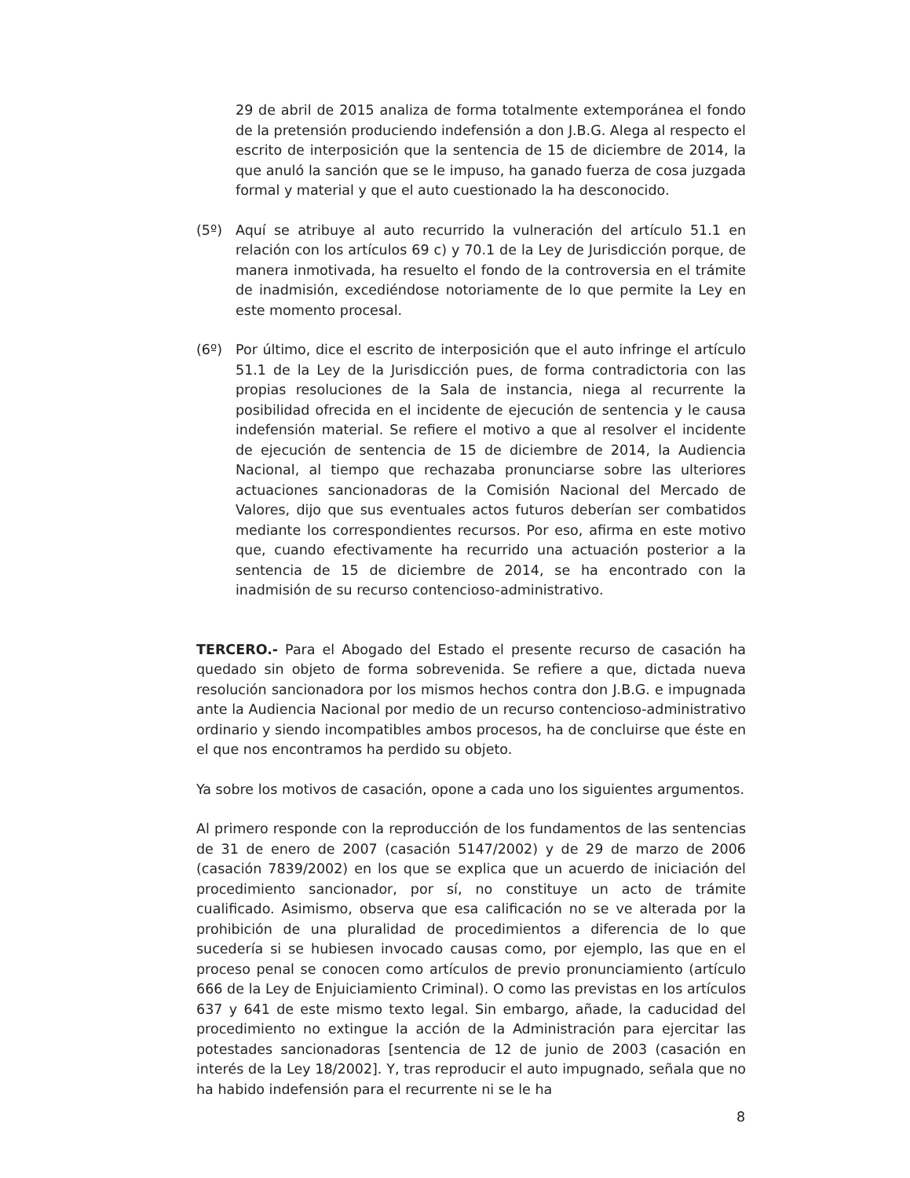29 de abril de 2015 analiza de forma totalmente extemporánea el fondo de la pretensión produciendo indefensión a don J.B.G. Alega al respecto el escrito de interposición que la sentencia de 15 de diciembre de 2014, la que anuló la sanción que se le impuso, ha ganado fuerza de cosa juzgada formal y material y que el auto cuestionado la ha desconocido.
(5º) Aquí se atribuye al auto recurrido la vulneración del artículo 51.1 en relación con los artículos 69 c) y 70.1 de la Ley de Jurisdicción porque, de manera inmotivada, ha resuelto el fondo de la controversia en el trámite de inadmisión, excediéndose notoriamente de lo que permite la Ley en este momento procesal.
(6º) Por último, dice el escrito de interposición que el auto infringe el artículo 51.1 de la Ley de la Jurisdicción pues, de forma contradictoria con las propias resoluciones de la Sala de instancia, niega al recurrente la posibilidad ofrecida en el incidente de ejecución de sentencia y le causa indefensión material. Se refiere el motivo a que al resolver el incidente de ejecución de sentencia de 15 de diciembre de 2014, la Audiencia Nacional, al tiempo que rechazaba pronunciarse sobre las ulteriores actuaciones sancionadoras de la Comisión Nacional del Mercado de Valores, dijo que sus eventuales actos futuros deberían ser combatidos mediante los correspondientes recursos. Por eso, afirma en este motivo que, cuando efectivamente ha recurrido una actuación posterior a la sentencia de 15 de diciembre de 2014, se ha encontrado con la inadmisión de su recurso contencioso-administrativo.
TERCERO.- Para el Abogado del Estado el presente recurso de casación ha quedado sin objeto de forma sobrevenida. Se refiere a que, dictada nueva resolución sancionadora por los mismos hechos contra don J.B.G. e impugnada ante la Audiencia Nacional por medio de un recurso contencioso-administrativo ordinario y siendo incompatibles ambos procesos, ha de concluirse que éste en el que nos encontramos ha perdido su objeto.
Ya sobre los motivos de casación, opone a cada uno los siguientes argumentos.
Al primero responde con la reproducción de los fundamentos de las sentencias de 31 de enero de 2007 (casación 5147/2002) y de 29 de marzo de 2006 (casación 7839/2002) en los que se explica que un acuerdo de iniciación del procedimiento sancionador, por sí, no constituye un acto de trámite cualificado. Asimismo, observa que esa calificación no se ve alterada por la prohibición de una pluralidad de procedimientos a diferencia de lo que sucedería si se hubiesen invocado causas como, por ejemplo, las que en el proceso penal se conocen como artículos de previo pronunciamiento (artículo 666 de la Ley de Enjuiciamiento Criminal). O como las previstas en los artículos 637 y 641 de este mismo texto legal. Sin embargo, añade, la caducidad del procedimiento no extingue la acción de la Administración para ejercitar las potestades sancionadoras [sentencia de 12 de junio de 2003 (casación en interés de la Ley 18/2002]. Y, tras reproducir el auto impugnado, señala que no ha habido indefensión para el recurrente ni se le ha
8